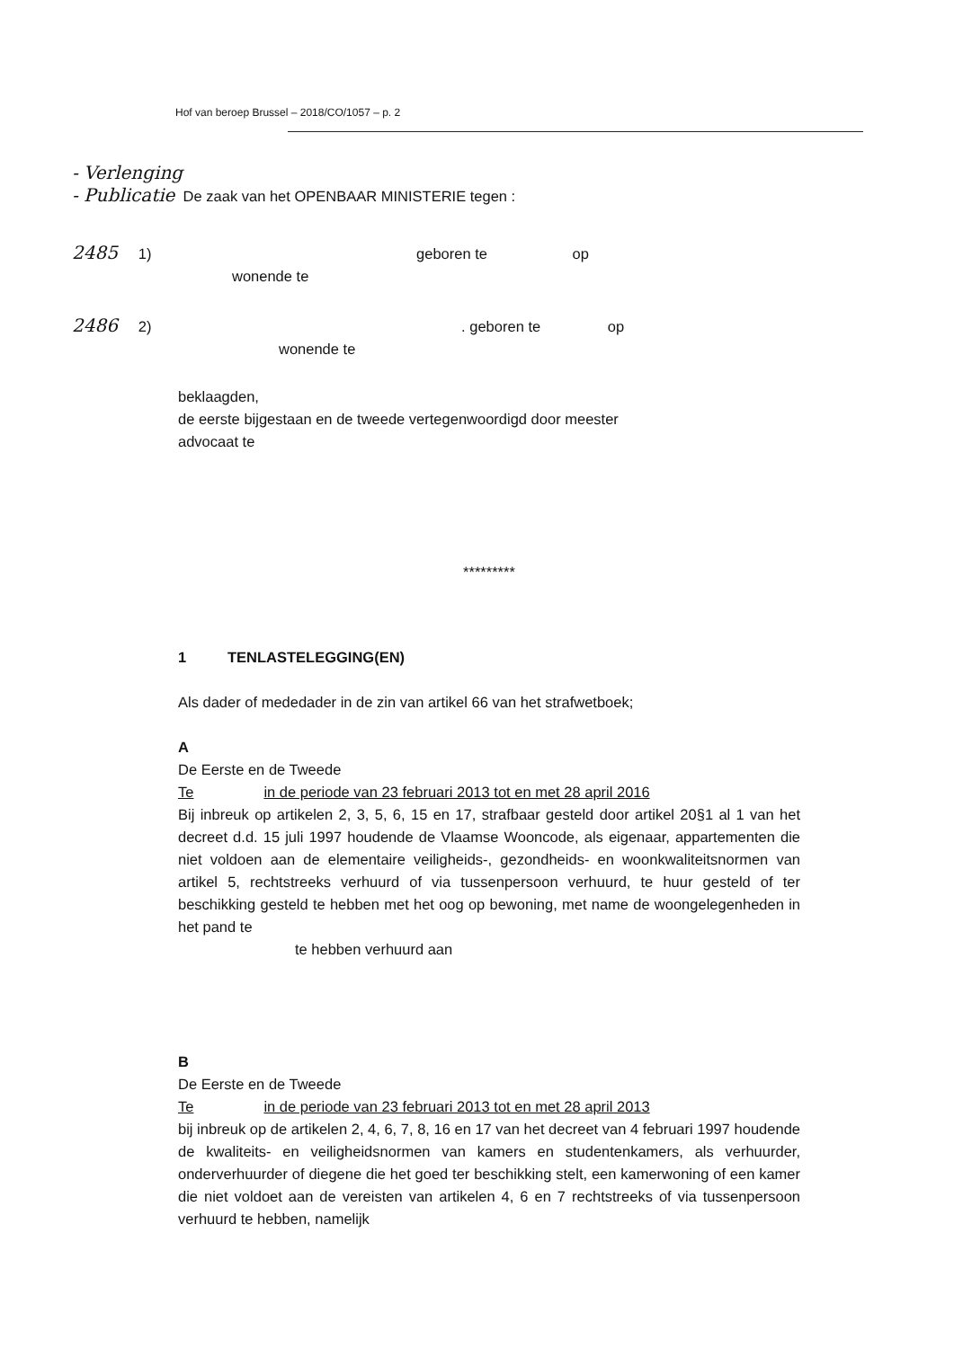Hof van beroep Brussel – 2018/CO/1057 – p. 2
- Verlenging
- Publicatie De zaak van het OPENBAAR MINISTERIE tegen :
2485 1) geboren te op
wonende te
2486 2) . geboren te op
wonende te
beklaagden,
de eerste bijgestaan en de tweede vertegenwoordigd door meester
advocaat te
*********
1 TENLASTELEGGING(EN)
Als dader of mededader in de zin van artikel 66 van het strafwetboek;
A
De Eerste en de Tweede
Te in de periode van 23 februari 2013 tot en met 28 april 2016
Bij inbreuk op artikelen 2, 3, 5, 6, 15 en 17, strafbaar gesteld door artikel 20§1 al 1 van het decreet d.d. 15 juli 1997 houdende de Vlaamse Wooncode, als eigenaar, appartementen die niet voldoen aan de elementaire veiligheids-, gezondheids- en woonkwaliteitsnormen van artikel 5, rechtstreeks verhuurd of via tussenpersoon verhuurd, te huur gesteld of ter beschikking gesteld te hebben met het oog op bewoning, met name de woongelegenheden in het pand te
te hebben verhuurd aan
B
De Eerste en de Tweede
Te in de periode van 23 februari 2013 tot en met 28 april 2013
bij inbreuk op de artikelen 2, 4, 6, 7, 8, 16 en 17 van het decreet van 4 februari 1997 houdende de kwaliteits- en veiligheidsnormen van kamers en studentenkamers, als verhuurder, onderverhuurder of diegene die het goed ter beschikking stelt, een kamerwoning of een kamer die niet voldoet aan de vereisten van artikelen 4, 6 en 7 rechtstreeks of via tussenpersoon verhuurd te hebben, namelijk